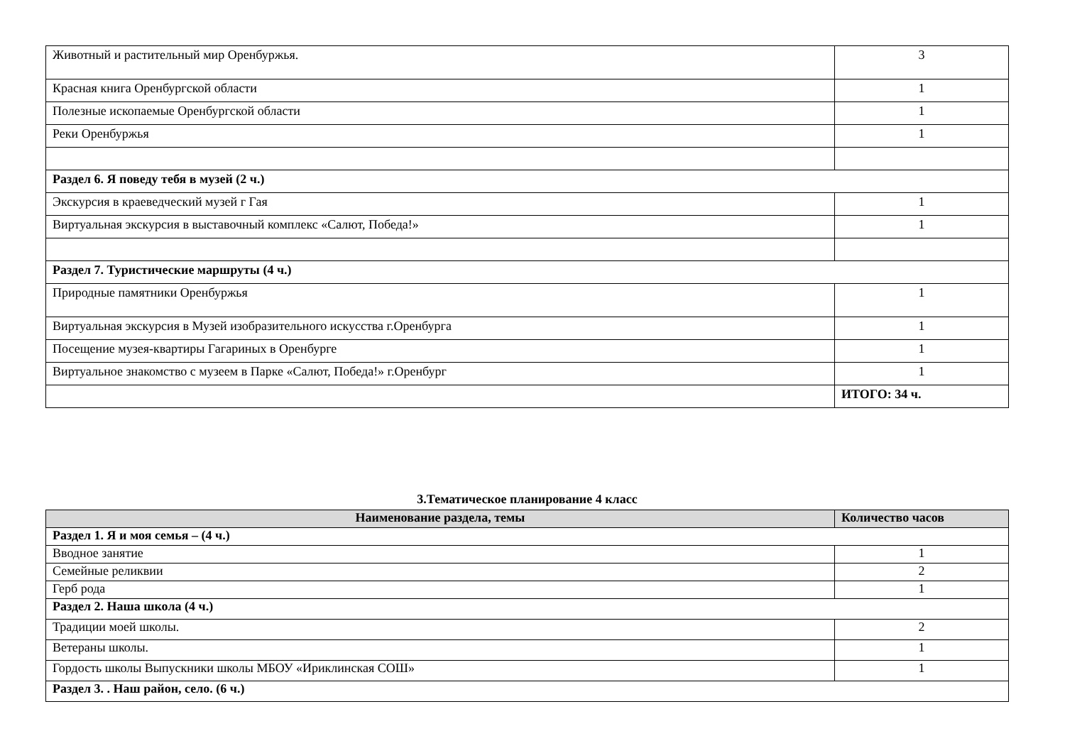| Животный и растительный мир Оренбуржья. | 3 |
| Красная книга Оренбургской области | 1 |
| Полезные ископаемые Оренбургской области | 1 |
| Реки Оренбуржья | 1 |
| Раздел 6. Я поведу тебя в музей (2 ч.) | |
| Экскурсия в краеведческий музей г Гая | 1 |
| Виртуальная экскурсия в выставочный комплекс «Салют, Победа!» | 1 |
| Раздел 7. Туристические маршруты (4 ч.) | |
| Природные памятники Оренбуржья | 1 |
| Виртуальная экскурсия в Музей изобразительного искусства г.Оренбурга | 1 |
| Посещение музея-квартиры Гагариных в Оренбурге | 1 |
| Виртуальное знакомство с музеем в Парке «Салют, Победа!» г.Оренбург | 1 |
| | ИТОГО: 34 ч. |
3.Тематическое планирование 4 класс
| Наименование раздела, темы | Количество часов |
| --- | --- |
| Раздел 1. Я и моя семья – (4 ч.) | |
| Вводное занятие | 1 |
| Семейные реликвии | 2 |
| Герб рода | 1 |
| Раздел 2. Наша школа (4 ч.) | |
| Традиции моей школы. | 2 |
| Ветераны школы. | 1 |
| Гордость школы Выпускники школы МБОУ «Ириклинская СОШ» | 1 |
| Раздел 3. . Наш район, село. (6 ч.) | |